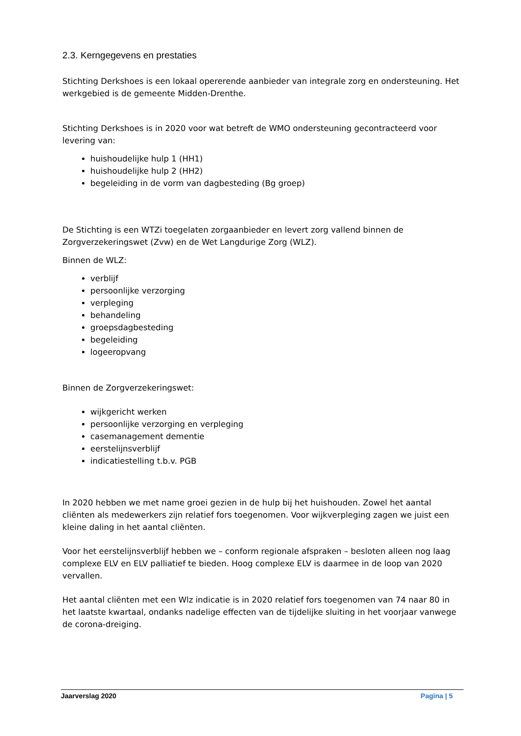2.3. Kerngegevens en prestaties
Stichting Derkshoes is een lokaal opererende aanbieder van integrale zorg en ondersteuning. Het werkgebied is de gemeente Midden-Drenthe.
Stichting Derkshoes is in 2020 voor wat betreft de WMO ondersteuning gecontracteerd voor levering van:
huishoudelijke hulp 1 (HH1)
huishoudelijke hulp 2 (HH2)
begeleiding in de vorm van dagbesteding (Bg groep)
De Stichting is een WTZi toegelaten zorgaanbieder en levert zorg vallend binnen de Zorgverzekeringswet (Zvw) en de Wet Langdurige Zorg (WLZ).
Binnen de WLZ:
verblijf
persoonlijke verzorging
verpleging
behandeling
groepsdagbesteding
begeleiding
logeeropvang
Binnen de Zorgverzekeringswet:
wijkgericht werken
persoonlijke verzorging en verpleging
casemanagement dementie
eerstelijnsverblijf
indicatiestelling t.b.v. PGB
In 2020 hebben we met name groei gezien in de hulp bij het huishouden. Zowel het aantal cliënten als medewerkers zijn relatief fors toegenomen. Voor wijkverpleging zagen we juist een kleine daling in het aantal cliënten.
Voor het eerstelijnsverblijf hebben we – conform regionale afspraken – besloten alleen nog laag complexe ELV en ELV palliatief te bieden. Hoog complexe ELV is daarmee in de loop van 2020 vervallen.
Het aantal cliënten met een Wlz indicatie is in 2020 relatief fors toegenomen van 74 naar 80 in het laatste kwartaal, ondanks nadelige effecten van de tijdelijke sluiting in het voorjaar vanwege de corona-dreiging.
Jaarverslag 2020 Pagina | 5